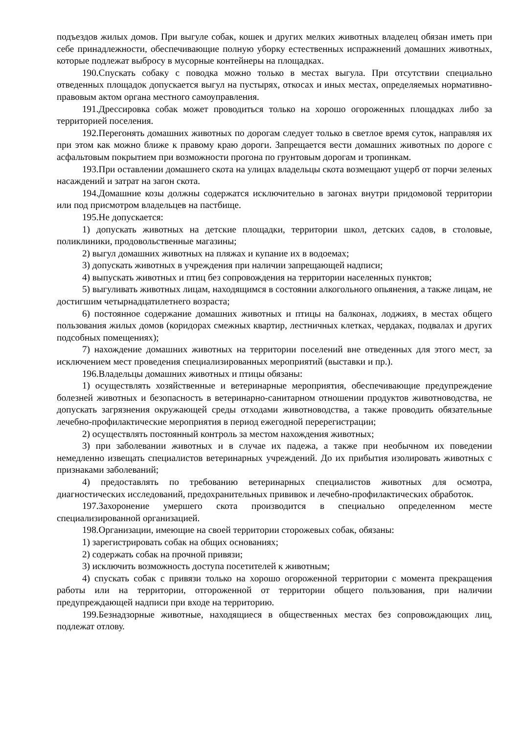подъездов жилых домов. При выгуле собак, кошек и других мелких животных владелец обязан иметь при себе принадлежности, обеспечивающие полную уборку естественных испражнений домашних животных, которые подлежат выбросу в мусорные контейнеры на площадках.
190.Спускать собаку с поводка можно только в местах выгула. При отсутствии специально отведенных площадок допускается выгул на пустырях, откосах и иных местах, определяемых нормативно-правовым актом органа местного самоуправления.
191.Дрессировка собак может проводиться только на хорошо огороженных площадках либо за территорией поселения.
192.Перегонять домашних животных по дорогам следует только в светлое время суток, направляя их при этом как можно ближе к правому краю дороги. Запрещается вести домашних животных по дороге с асфальтовым покрытием при возможности прогона по грунтовым дорогам и тропинкам.
193.При оставлении домашнего скота на улицах владельцы скота возмещают ущерб от порчи зеленых насаждений и затрат на загон скота.
194.Домашние козы должны содержатся исключительно в загонах внутри придомовой территории или под присмотром владельцев на пастбище.
195.Не допускается:
1) допускать животных на детские площадки, территории школ, детских садов, в столовые, поликлиники, продовольственные магазины;
2) выгул домашних животных на пляжах и купание их в водоемах;
3) допускать животных в учреждения при наличии запрещающей надписи;
4) выпускать животных и птиц без сопровождения на территории населенных пунктов;
5) выгуливать животных лицам, находящимся в состоянии алкогольного опьянения, а также лицам, не достигшим четырнадцатилетнего возраста;
6) постоянное содержание домашних животных и птицы на балконах, лоджиях, в местах общего пользования жилых домов (коридорах смежных квартир, лестничных клетках, чердаках, подвалах и других подсобных помещениях);
7) нахождение домашних животных на территории поселений вне отведенных для этого мест, за исключением мест проведения специализированных мероприятий (выставки и пр.).
196.Владельцы домашних животных и птицы обязаны:
1) осуществлять хозяйственные и ветеринарные мероприятия, обеспечивающие предупреждение болезней животных и безопасность в ветеринарно-санитарном отношении продуктов животноводства, не допускать загрязнения окружающей среды отходами животноводства, а также проводить обязательные лечебно-профилактические мероприятия в период ежегодной перерегистрации;
2) осуществлять постоянный контроль за местом нахождения животных;
3) при заболевании животных и в случае их падежа, а также при необычном их поведении немедленно извещать специалистов ветеринарных учреждений. До их прибытия изолировать животных с признаками заболеваний;
4) предоставлять по требованию ветеринарных специалистов животных для осмотра, диагностических исследований, предохранительных прививок и лечебно-профилактических обработок.
197.Захоронение умершего скота производится в специально определенном месте специализированной организацией.
198.Организации, имеющие на своей территории сторожевых собак, обязаны:
1) зарегистрировать собак на общих основаниях;
2) содержать собак на прочной привязи;
3) исключить возможность доступа посетителей к животным;
4) спускать собак с привязи только на хорошо огороженной территории с момента прекращения работы или на территории, отгороженной от территории общего пользования, при наличии предупреждающей надписи при входе на территорию.
199.Безнадзорные животные, находящиеся в общественных местах без сопровождающих лиц, подлежат отлову.